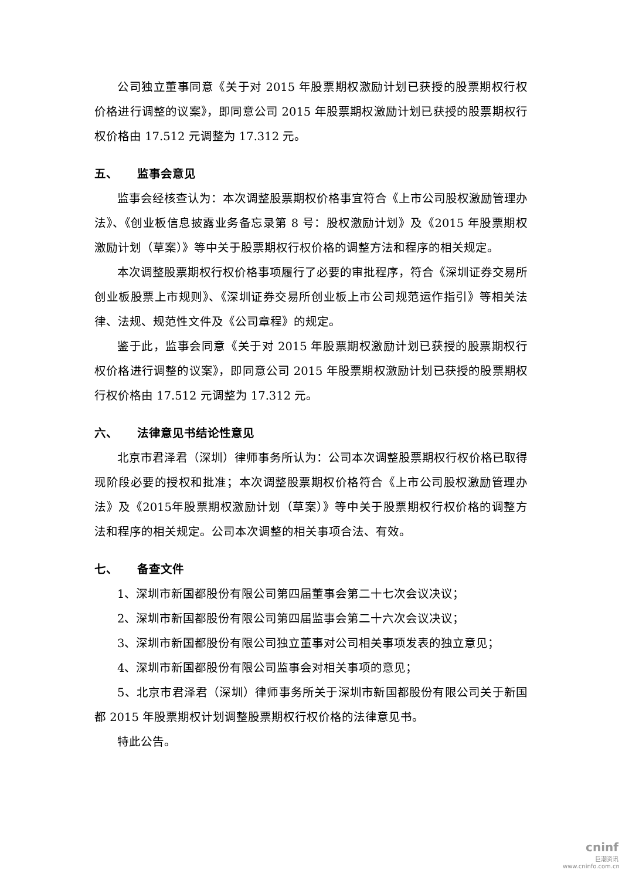公司独立董事同意《关于对 2015 年股票期权激励计划已获授的股票期权行权价格进行调整的议案》，即同意公司 2015 年股票期权激励计划已获授的股票期权行权价格由 17.512 元调整为 17.312 元。
五、 监事会意见
监事会经核查认为：本次调整股票期权价格事宜符合《上市公司股权激励管理办法》、《创业板信息披露业务备忘录第 8 号：股权激励计划》及《2015 年股票期权激励计划（草案）》等中关于股票期权行权价格的调整方法和程序的相关规定。
本次调整股票期权行权价格事项履行了必要的审批程序，符合《深圳证券交易所创业板股票上市规则》、《深圳证券交易所创业板上市公司规范运作指引》等相关法律、法规、规范性文件及《公司章程》的规定。
鉴于此，监事会同意《关于对 2015 年股票期权激励计划已获授的股票期权行权价格进行调整的议案》，即同意公司 2015 年股票期权激励计划已获授的股票期权行权价格由 17.512 元调整为 17.312 元。
六、 法律意见书结论性意见
北京市君泽君（深圳）律师事务所认为：公司本次调整股票期权行权价格已取得现阶段必要的授权和批准；本次调整股票期权价格符合《上市公司股权激励管理办法》及《2015年股票期权激励计划（草案）》等中关于股票期权行权价格的调整方法和程序的相关规定。公司本次调整的相关事项合法、有效。
七、 备查文件
1、深圳市新国都股份有限公司第四届董事会第二十七次会议决议；
2、深圳市新国都股份有限公司第四届监事会第二十六次会议决议；
3、深圳市新国都股份有限公司独立董事对公司相关事项发表的独立意见；
4、深圳市新国都股份有限公司监事会对相关事项的意见；
5、北京市君泽君（深圳）律师事务所关于深圳市新国都股份有限公司关于新国都 2015 年股票期权计划调整股票期权行权价格的法律意见书。
特此公告。
cninf
巨潮资讯
www.cninfo.com.cn